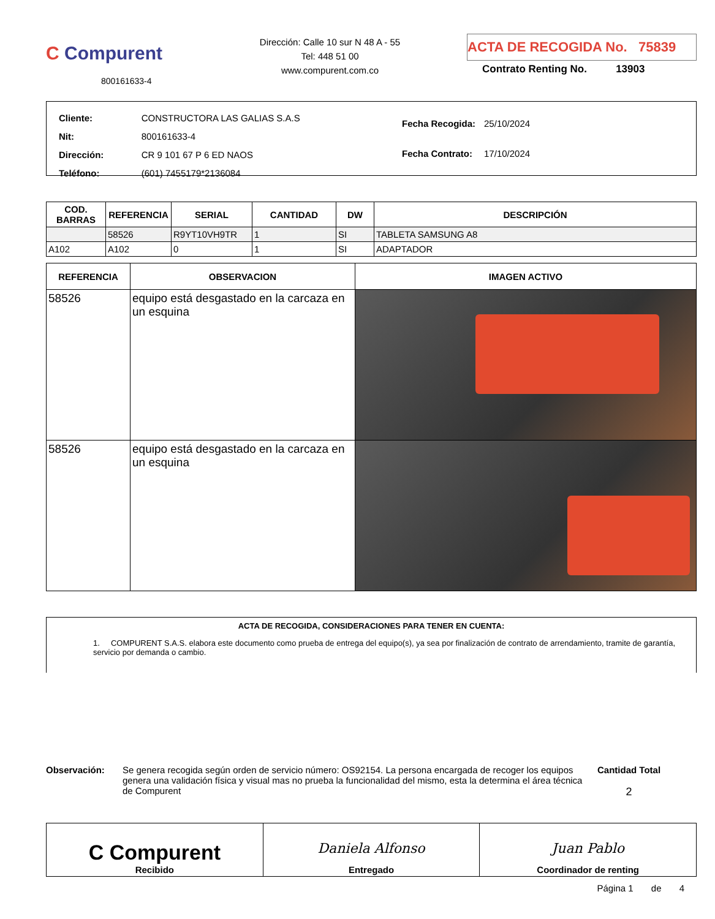C Compurent
800161633-4
Dirección: Calle 10 sur N 48 A - 55
Tel: 448 51 00
www.compurent.com.co
ACTA DE RECOGIDA No. 75839
Contrato Renting No. 13903
| Cliente: | CONSTRUCTORA LAS GALIAS S.A.S |
| Nit: | 800161633-4 |
| Dirección: | CR 9 101 67 P 6 ED NAOS |
| Teléfono: | (601) 7455179*2136084 |
| Fecha Recogida: | 25/10/2024 |
| Fecha Contrato: | 17/10/2024 |
| COD. BARRAS | REFERENCIA | SERIAL | CANTIDAD | DW | DESCRIPCIÓN |
| --- | --- | --- | --- | --- | --- |
| | 58526 | R9YT10VH9TR | 1 | SI | TABLETA SAMSUNG A8 |
| A102 | A102 | 0 | 1 | SI | ADAPTADOR |
| REFERENCIA | OBSERVACION | IMAGEN ACTIVO |
| --- | --- | --- |
| 58526 | equipo está desgastado en la carcaza en un esquina | |
| 58526 | equipo está desgastado en la carcaza en un esquina | |
ACTA DE RECOGIDA, CONSIDERACIONES PARA TENER EN CUENTA:
1. COMPURENT S.A.S. elabora este documento como prueba de entrega del equipo(s), ya sea por finalización de contrato de arrendamiento, tramite de garantía, servicio por demanda o cambio.
Observación: Se genera recogida según orden de servicio número: OS92154. La persona encargada de recoger los equipos genera una validación física y visual mas no prueba la funcionalidad del mismo, esta la determina el área técnica de Compurent
Cantidad Total
2
C Compurent
Recibido
Daniela Alfonso
Entregado
Juan Pablo
Coordinador de renting
Página 1 de 4